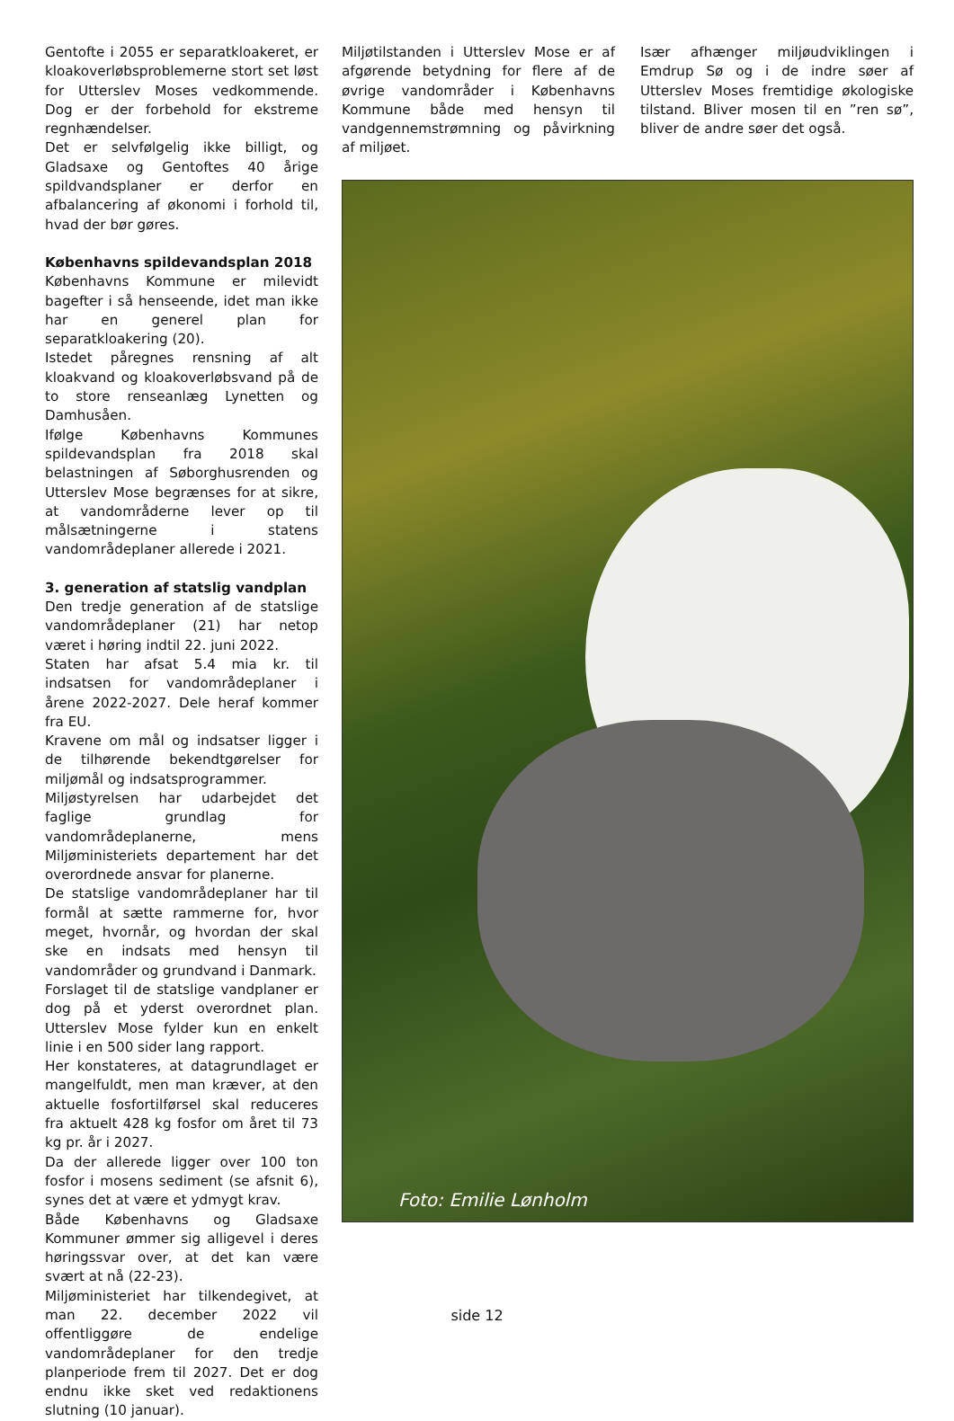Gentofte i 2055 er separatkloakeret, er kloakoverløbsproblemerne stort set løst for Utterslev Moses vedkommende. Dog er der forbehold for ekstreme regnhændelser.
Det er selvfølgelig ikke billigt, og Gladsaxe og Gentoftes 40 årige spildvandsplaner er derfor en afbalancering af økonomi i forhold til, hvad der bør gøres.
Københavns spildevandsplan 2018
Københavns Kommune er milevidt bagefter i så henseende, idet man ikke har en generel plan for separatkloakering (20).
Istedet påregnes rensning af alt kloakvand og kloakoverløbsvand på de to store renseanlæg Lynetten og Damhusåen.
Ifølge Københavns Kommunes spildevandsplan fra 2018 skal belastningen af Søborghusrenden og Utterslev Mose begrænses for at sikre, at vandområderne lever op til målsætningerne i statens vandområdeplaner allerede i 2021.
3. generation af statslig vandplan
Den tredje generation af de statslige vandområdeplaner (21) har netop været i høring indtil 22. juni 2022.
Staten har afsat 5.4 mia kr. til indsatsen for vandområdeplaner i årene 2022-2027. Dele heraf kommer fra EU.
Kravene om mål og indsatser ligger i de tilhørende bekendtgørelser for miljømål og indsatsprogrammer.
Miljøstyrelsen har udarbejdet det faglige grundlag for vandområdeplanerne, mens Miljøministeriets departement har det overordnede ansvar for planerne.
De statslige vandområdeplaner har til formål at sætte rammerne for, hvor meget, hvornår, og hvordan der skal ske en indsats med hensyn til vandområder og grundvand i Danmark.
Forslaget til de statslige vandplaner er dog på et yderst overordnet plan. Utterslev Mose fylder kun en enkelt linie i en 500 sider lang rapport.
Her konstateres, at datagrundlaget er mangelfuldt, men man kræver, at den aktuelle fosfortilførsel skal reduceres fra aktuelt 428 kg fosfor om året til 73 kg pr. år i 2027.
Da der allerede ligger over 100 ton fosfor i mosens sediment (se afsnit 6), synes det at være et ydmygt krav.
Både Københavns og Gladsaxe Kommuner ømmer sig alligevel i deres høringssvar over, at det kan være svært at nå (22-23).
Miljøministeriet har tilkendegivet, at man 22. december 2022 vil offentliggøre de endelige vandområdeplaner for den tredje planperiode frem til 2027. Det er dog endnu ikke sket ved redaktionens slutning (10 januar).
Miljøtilstanden i Utterslev Mose er af afgørende betydning for flere af de øvrige vandområder i Københavns Kommune både med hensyn til vandgennemstrømning og påvirkning af miljøet.
Især afhænger miljøudviklingen i Emdrup Sø og i de indre søer af Utterslev Moses fremtidige økologiske tilstand. Bliver mosen til en ”ren sø”, bliver de andre søer det også.
Foto: Emilie Lønholm
side 12